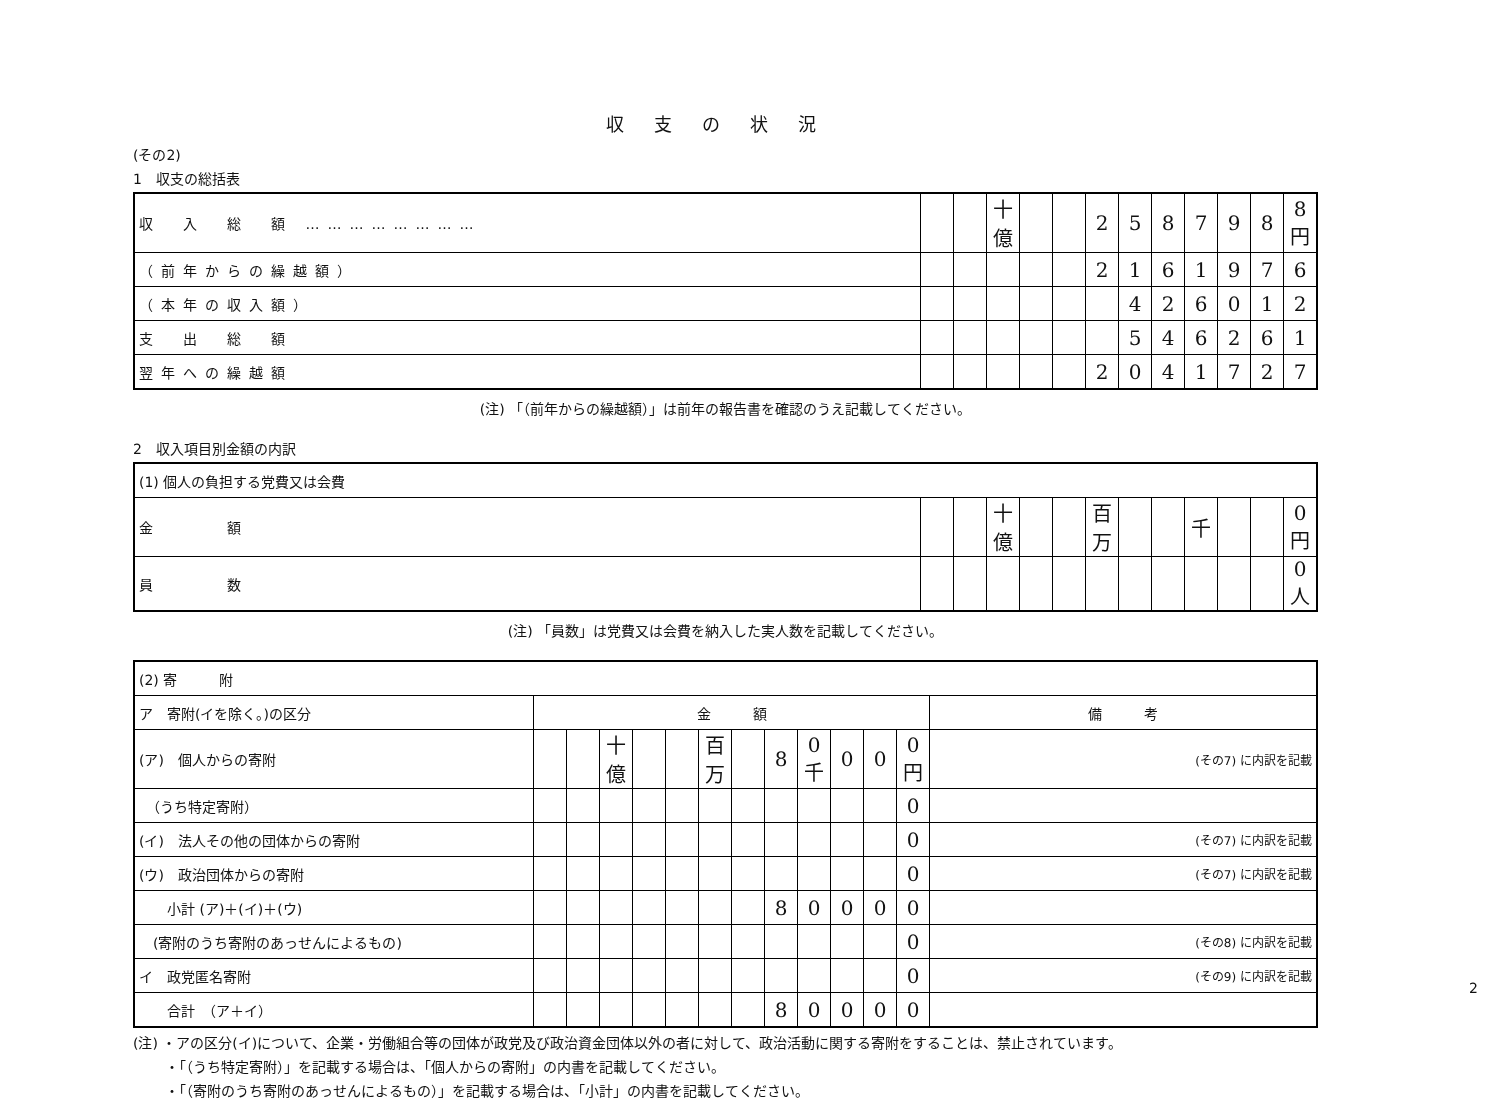収支の状況
(その2)
1　収支の総括表
| 収 入 総 額 …………………… | | | 十億 | | | 2 | 5 | 8 | 7 | 9 | 8 | 8 円 |
| （前年からの繰越額） | | | | | | 2 | 1 | 6 | 1 | 9 | 7 | 6 |
| （本年の収入額） | | | | | | | 4 | 2 | 6 | 0 | 1 | 2 |
| 支 出 総 額 | | | | | | | 5 | 4 | 6 | 2 | 6 | 1 |
| 翌年への繰越額 | | | | | | 2 | 0 | 4 | 1 | 7 | 2 | 7 |
(注) 「（前年からの繰越額）」は前年の報告書を確認のうえ記載してください。
2　収入項目別金額の内訳
| (1) 個人の負担する党費又は会費 | | | | | | | | | | | | |
| 金 額 | | | 十億 | | | 百万 | | | 千 | | | 0 円 |
| 員 数 | | | | | | | | | | | | 0 人 |
(注) 「員数」は党費又は会費を納入した実人数を記載してください。
| (2) 寄 附 | | | | | | | | | | | | | |
| ア 寄附(イを除く。)の区分 | 金 額 | | | | | | | | | | | | 備 考 |
| (ア) 個人からの寄附 | | | 十億 | | | 百万 | | 8 | 0 千 | 0 | 0 | 0 円 | (その7) に内訳を記載 |
| （うち特定寄附） | | | | | | | | | | | | 0 | |
| (イ) 法人その他の団体からの寄附 | | | | | | | | | | | | 0 | (その7) に内訳を記載 |
| (ウ) 政治団体からの寄附 | | | | | | | | | | | | 0 | (その7) に内訳を記載 |
| 小計 (ア)＋(イ)＋(ウ) | | | | | | | | 8 | 0 | 0 | 0 | 0 | |
| (寄附のうち寄附のあっせんによるもの) | | | | | | | | | | | | 0 | (その8) に内訳を記載 |
| イ 政党匿名寄附 | | | | | | | | | | | | 0 | (その9) に内訳を記載 |
| 合計 （ア＋イ） | | | | | | | | 8 | 0 | 0 | 0 | 0 | |
(注) ・アの区分(イ)について、企業・労働組合等の団体が政党及び政治資金団体以外の者に対して、政治活動に関する寄附をすることは、禁止されています。
　　 ・「（うち特定寄附）」を記載する場合は、「個人からの寄附」の内書を記載してください。
　　 ・「（寄附のうち寄附のあっせんによるもの）」を記載する場合は、「小計」の内書を記載してください。
2